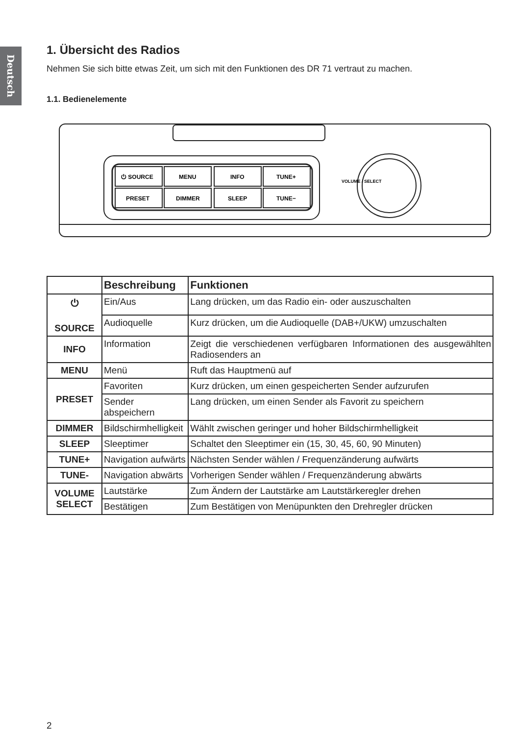Deutsch
1. Übersicht des Radios
Nehmen Sie sich bitte etwas Zeit, um sich mit den Funktionen des DR 71 vertraut zu machen.
1.1. Bedienelemente
⏻ SOURCE
MENU
INFO
TUNE+
PRESET
DIMMER
SLEEP
TUNE−
VOLUME / SELECT
| | Beschreibung | Funktionen |
| --- | --- | --- |
| ⏻ SOURCE | Ein/Aus | Lang drücken, um das Radio ein- oder auszuschalten |
| | Audioquelle | Kurz drücken, um die Audioquelle (DAB+/UKW) umzuschalten |
| INFO | Information | Zeigt die verschiedenen verfügbaren Informationen des ausgewählten Radiosenders an |
| MENU | Menü | Ruft das Hauptmenü auf |
| PRESET | Favoriten | Kurz drücken, um einen gespeicherten Sender aufzurufen |
| | Sender abspeichern | Lang drücken, um einen Sender als Favorit zu speichern |
| DIMMER | Bildschirmhelligkeit | Wählt zwischen geringer und hoher Bildschirmhelligkeit |
| SLEEP | Sleeptimer | Schaltet den Sleeptimer ein (15, 30, 45, 60, 90 Minuten) |
| TUNE+ | Navigation aufwärts | Nächsten Sender wählen / Frequenzänderung aufwärts |
| TUNE- | Navigation abwärts | Vorherigen Sender wählen / Frequenzänderung abwärts |
| VOLUME SELECT | Lautstärke | Zum Ändern der Lautstärke am Lautstärkeregler drehen |
| | Bestätigen | Zum Bestätigen von Menüpunkten den Drehregler drücken |
2